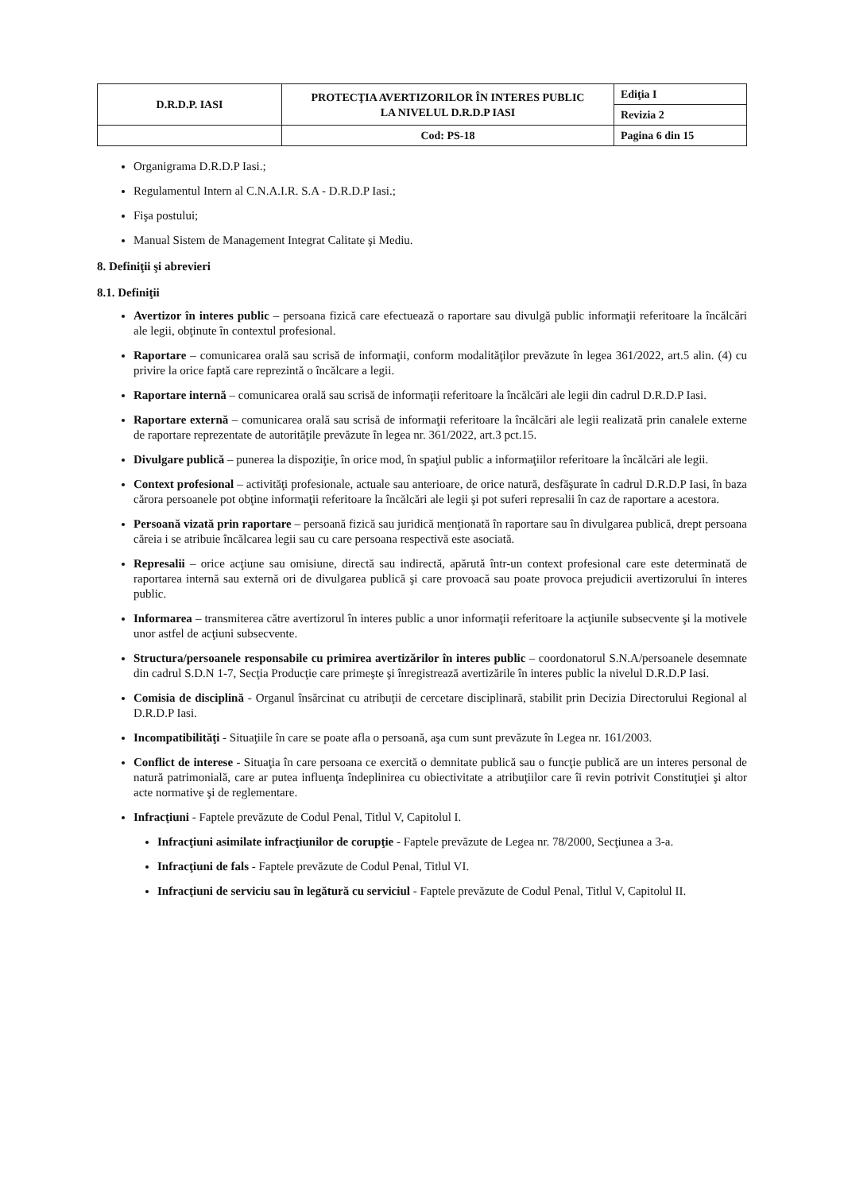| D.R.D.P. IASI | PROTECŢIA AVERTIZORILOR ÎN INTERES PUBLIC LA NIVELUL D.R.D.P IASI | Ediţia I |
| | | Revizia 2 |
| | Cod: PS-18 | Pagina 6 din 15 |
Organigrama D.R.D.P Iasi.;
Regulamentul Intern al C.N.A.I.R. S.A - D.R.D.P Iasi.;
Fişa postului;
Manual Sistem de Management Integrat Calitate şi Mediu.
8. Definiţii şi abrevieri
8.1. Definiţii
Avertizor în interes public – persoana fizică care efectuează o raportare sau divulgă public informaţii referitoare la încălcări ale legii, obţinute în contextul profesional.
Raportare – comunicarea orală sau scrisă de informaţii, conform modalităţilor prevăzute în legea 361/2022, art.5 alin. (4) cu privire la orice faptă care reprezintă o încălcare a legii.
Raportare internă – comunicarea orală sau scrisă de informaţii referitoare la încălcări ale legii din cadrul D.R.D.P Iasi.
Raportare externă – comunicarea orală sau scrisă de informaţii referitoare la încălcări ale legii realizată prin canalele externe de raportare reprezentate de autorităţile prevăzute în legea nr. 361/2022, art.3 pct.15.
Divulgare publică – punerea la dispoziţie, în orice mod, în spaţiul public a informaţiilor referitoare la încălcări ale legii.
Context profesional – activităţi profesionale, actuale sau anterioare, de orice natură, desfăşurate în cadrul D.R.D.P Iasi, în baza cărora persoanele pot obţine informaţii referitoare la încălcări ale legii şi pot suferi represalii în caz de raportare a acestora.
Persoană vizată prin raportare – persoană fizică sau juridică menţionată în raportare sau în divulgarea publică, drept persoana căreia i se atribuie încălcarea legii sau cu care persoana respectivă este asociată.
Represalii – orice acţiune sau omisiune, directă sau indirectă, apărută într-un context profesional care este determinată de raportarea internă sau externă ori de divulgarea publică şi care provoacă sau poate provoca prejudicii avertizorului în interes public.
Informarea – transmiterea către avertizorul în interes public a unor informaţii referitoare la acţiunile subsecvente şi la motivele unor astfel de acţiuni subsecvente.
Structura/persoanele responsabile cu primirea avertizărilor în interes public – coordonatorul S.N.A/persoanele desemnate din cadrul S.D.N 1-7, Secţia Producţie care primeşte şi înregistrează avertizările în interes public la nivelul D.R.D.P Iasi.
Comisia de disciplină - Organul însărcinat cu atribuţii de cercetare disciplinară, stabilit prin Decizia Directorului Regional al D.R.D.P Iasi.
Incompatibilităţi - Situaţiile în care se poate afla o persoană, aşa cum sunt prevăzute în Legea nr. 161/2003.
Conflict de interese - Situaţia în care persoana ce exercită o demnitate publică sau o funcţie publică are un interes personal de natură patrimonială, care ar putea influenţa îndeplinirea cu obiectivitate a atribuţiilor care îi revin potrivit Constituţiei şi altor acte normative şi de reglementare.
Infracţiuni - Faptele prevăzute de Codul Penal, Titlul V, Capitolul I.
Infracţiuni asimilate infracţiunilor de corupţie - Faptele prevăzute de Legea nr. 78/2000, Secţiunea a 3-a.
Infracţiuni de fals - Faptele prevăzute de Codul Penal, Titlul VI.
Infracţiuni de serviciu sau în legătură cu serviciul - Faptele prevăzute de Codul Penal, Titlul V, Capitolul II.